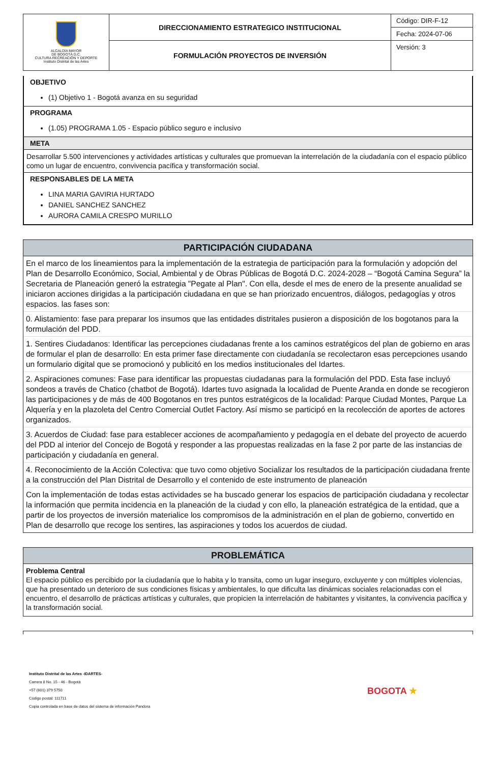| ALCALDÍA MAYOR DE BOGOTÁ D.C. CULTURA RECREACIÓN Y DEPORTE Instituto Distrital de las Artes | DIRECCIONAMIENTO ESTRATEGICO INSTITUCIONAL | Código: DIR-F-12 |
| | | Fecha: 2024-07-06 |
| | FORMULACIÓN PROYECTOS DE INVERSIÓN | Versión: 3 |
OBJETIVO
(1) Objetivo 1 - Bogotá avanza en su seguridad
PROGRAMA
(1.05) PROGRAMA 1.05 - Espacio público seguro e inclusivo
META
Desarrollar 5.500 intervenciones y actividades artísticas y culturales que promuevan la interrelación de la ciudadanía con el espacio público como un lugar de encuentro, convivencia pacífica y transformación social.
RESPONSABLES DE LA META
LINA MARIA GAVIRIA HURTADO
DANIEL SANCHEZ SANCHEZ
AURORA CAMILA CRESPO MURILLO
PARTICIPACIÓN CIUDADANA
En el marco de los lineamientos para la implementación de la estrategia de participación para la formulación y adopción del Plan de Desarrollo Económico, Social, Ambiental y de Obras Públicas de Bogotá D.C. 2024-2028 – “Bogotá Camina Segura” la Secretaria de Planeación generó la estrategia "Pegate al Plan". Con ella, desde el mes de enero de la presente anualidad se iniciaron acciones dirigidas a la participación ciudadana en que se han priorizado encuentros, diálogos, pedagogías y otros espacios. las fases son:
0. Alistamiento: fase para preparar los insumos que las entidades distritales pusieron a disposición de los bogotanos para la formulación del PDD.
1. Sentires Ciudadanos: Identificar las percepciones ciudadanas frente a los caminos estratégicos del plan de gobierno en aras de formular el plan de desarrollo: En esta primer fase directamente con ciudadanía se recolectaron esas percepciones usando un formulario digital que se promocionó y publicitó en los medios institucionales del Idartes.
2. Aspiraciones comunes: Fase para identificar las propuestas ciudadanas para la formulación del PDD. Esta fase incluyó sondeos a través de Chatico (chatbot de Bogotá). Idartes tuvo asignada la localidad de Puente Aranda en donde se recogieron las participaciones y de más de 400 Bogotanos en tres puntos estratégicos de la localidad: Parque Ciudad Montes, Parque La Alquería y en la plazoleta del Centro Comercial Outlet Factory. Así mismo se participó en la recolección de aportes de actores organizados.
3. Acuerdos de Ciudad: fase para establecer acciones de acompañamiento y pedagogía en el debate del proyecto de acuerdo del PDD al interior del Concejo de Bogotá y responder a las propuestas realizadas en la fase 2 por parte de las instancias de participación y ciudadanía en general.
4. Reconocimiento de la Acción Colectiva: que tuvo como objetivo Socializar los resultados de la participación ciudadana frente a la construcción del Plan Distrital de Desarrollo y el contenido de este instrumento de planeación
Con la implementación de todas estas actividades se ha buscado generar los espacios de participación ciudadana y recolectar la información que permita incidencia en la planeación de la ciudad y con ello, la planeación estratégica de la entidad, que a partir de los proyectos de inversión materialice los compromisos de la administración en el plan de gobierno, convertido en Plan de desarrollo que recoge los sentires, las aspiraciones y todos los acuerdos de ciudad.
PROBLEMÁTICA
Problema Central
El espacio público es percibido por la ciudadanía que lo habita y lo transita, como un lugar inseguro, excluyente y con múltiples violencias, que ha presentado un deterioro de sus condiciones físicas y ambientales, lo que dificulta las dinámicas sociales relacionadas con el encuentro, el desarrollo de prácticas artísticas y culturales, que propicien la interrelación de habitantes y visitantes, la convivencia pacífica y la transformación social.
Instituto Distrital de las Artes -IDARTES-
Carrera 8 No. 15 - 46 - Bogotá
+57 (601) 379 5750
Código postal: 111711
Copia controlada en base de datos del sistema de información Pandora
BOGOTA ★